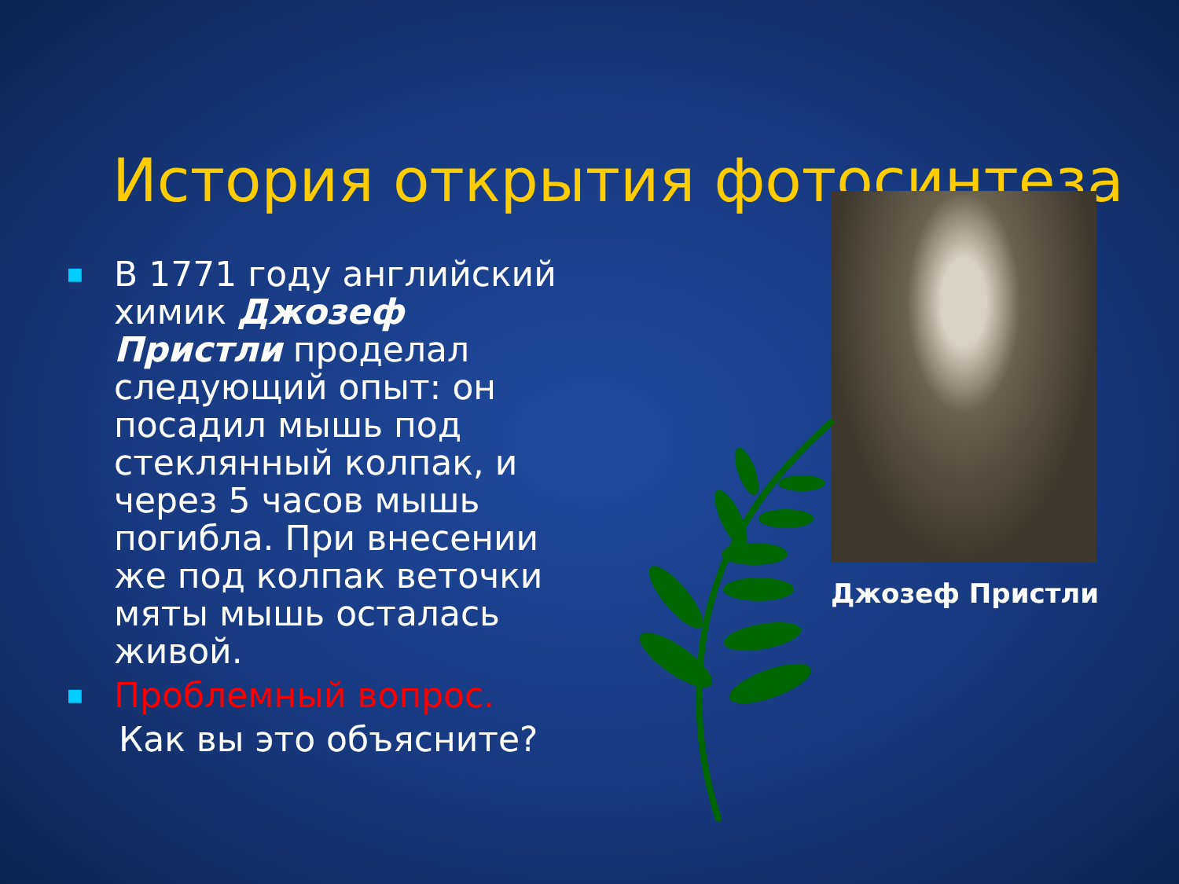История открытия фотосинтеза
Джозеф Пристли
■ В 1771 году английский химик Джозеф Пристли проделал следующий опыт: он посадил мышь под стеклянный колпак, и через 5 часов мышь погибла. При внесении же под колпак веточки мяты мышь осталась живой.
■ Проблемный вопрос.
Как вы это объясните?